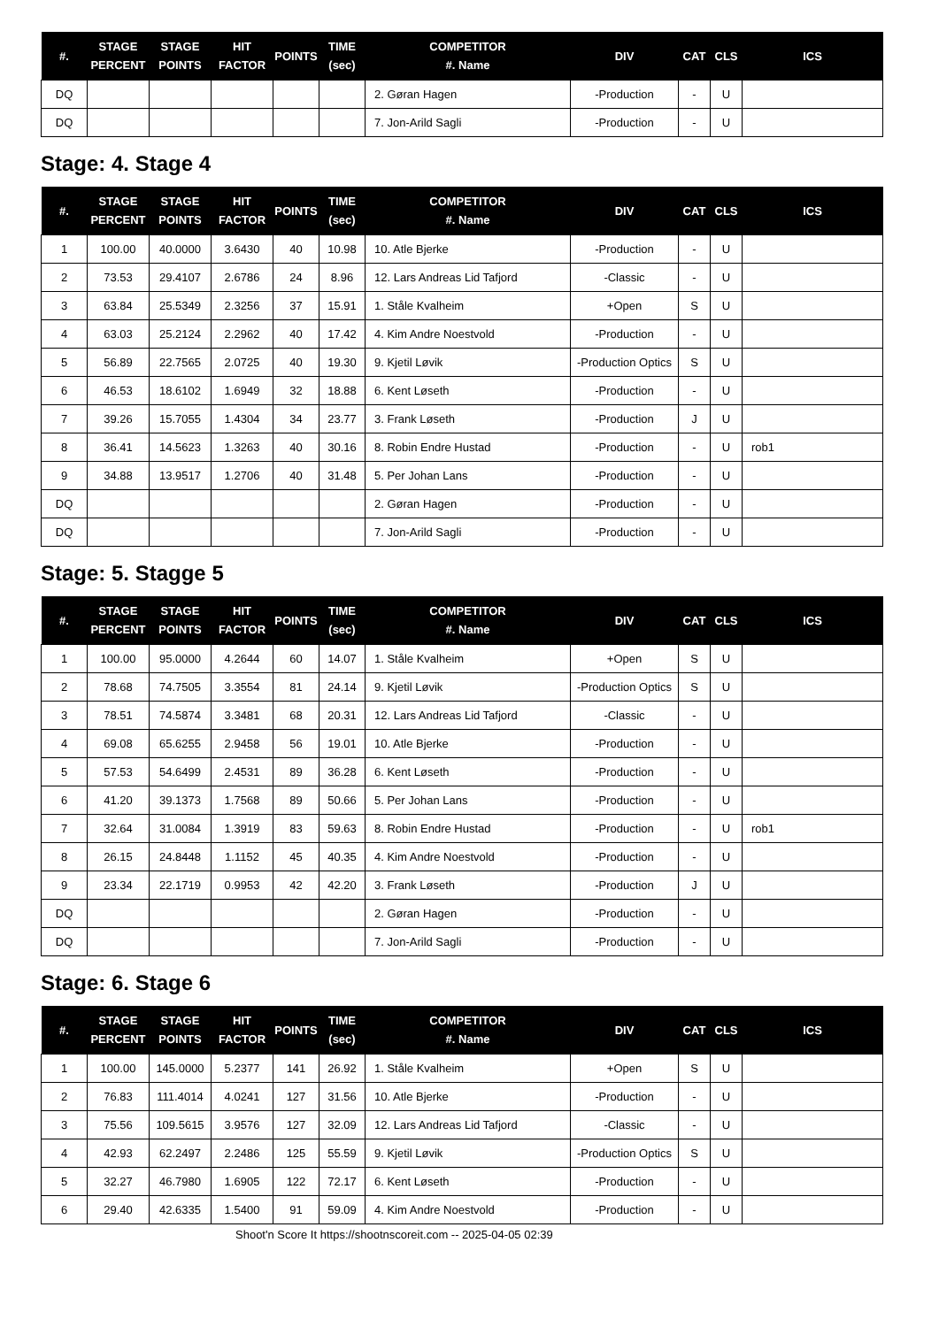| #. | STAGE PERCENT | STAGE POINTS | HIT FACTOR | POINTS | TIME (sec) | COMPETITOR #. Name | DIV | CAT | CLS | ICS |
| --- | --- | --- | --- | --- | --- | --- | --- | --- | --- | --- |
| DQ | | | | | | 2. Gøran Hagen | -Production | - | U | |
| DQ | | | | | | 7. Jon-Arild Sagli | -Production | - | U | |
Stage: 4. Stage 4
| #. | STAGE PERCENT | STAGE POINTS | HIT FACTOR | POINTS | TIME (sec) | COMPETITOR #. Name | DIV | CAT | CLS | ICS |
| --- | --- | --- | --- | --- | --- | --- | --- | --- | --- | --- |
| 1 | 100.00 | 40.0000 | 3.6430 | 40 | 10.98 | 10. Atle Bjerke | -Production | - | U | |
| 2 | 73.53 | 29.4107 | 2.6786 | 24 | 8.96 | 12. Lars Andreas Lid Tafjord | -Classic | - | U | |
| 3 | 63.84 | 25.5349 | 2.3256 | 37 | 15.91 | 1. Ståle Kvalheim | +Open | S | U | |
| 4 | 63.03 | 25.2124 | 2.2962 | 40 | 17.42 | 4. Kim Andre Noestvold | -Production | - | U | |
| 5 | 56.89 | 22.7565 | 2.0725 | 40 | 19.30 | 9. Kjetil Løvik | -Production Optics | S | U | |
| 6 | 46.53 | 18.6102 | 1.6949 | 32 | 18.88 | 6. Kent Løseth | -Production | - | U | |
| 7 | 39.26 | 15.7055 | 1.4304 | 34 | 23.77 | 3. Frank Løseth | -Production | J | U | |
| 8 | 36.41 | 14.5623 | 1.3263 | 40 | 30.16 | 8. Robin Endre Hustad | -Production | - | U | rob1 |
| 9 | 34.88 | 13.9517 | 1.2706 | 40 | 31.48 | 5. Per Johan Lans | -Production | - | U | |
| DQ | | | | | | 2. Gøran Hagen | -Production | - | U | |
| DQ | | | | | | 7. Jon-Arild Sagli | -Production | - | U | |
Stage: 5. Stagge 5
| #. | STAGE PERCENT | STAGE POINTS | HIT FACTOR | POINTS | TIME (sec) | COMPETITOR #. Name | DIV | CAT | CLS | ICS |
| --- | --- | --- | --- | --- | --- | --- | --- | --- | --- | --- |
| 1 | 100.00 | 95.0000 | 4.2644 | 60 | 14.07 | 1. Ståle Kvalheim | +Open | S | U | |
| 2 | 78.68 | 74.7505 | 3.3554 | 81 | 24.14 | 9. Kjetil Løvik | -Production Optics | S | U | |
| 3 | 78.51 | 74.5874 | 3.3481 | 68 | 20.31 | 12. Lars Andreas Lid Tafjord | -Classic | - | U | |
| 4 | 69.08 | 65.6255 | 2.9458 | 56 | 19.01 | 10. Atle Bjerke | -Production | - | U | |
| 5 | 57.53 | 54.6499 | 2.4531 | 89 | 36.28 | 6. Kent Løseth | -Production | - | U | |
| 6 | 41.20 | 39.1373 | 1.7568 | 89 | 50.66 | 5. Per Johan Lans | -Production | - | U | |
| 7 | 32.64 | 31.0084 | 1.3919 | 83 | 59.63 | 8. Robin Endre Hustad | -Production | - | U | rob1 |
| 8 | 26.15 | 24.8448 | 1.1152 | 45 | 40.35 | 4. Kim Andre Noestvold | -Production | - | U | |
| 9 | 23.34 | 22.1719 | 0.9953 | 42 | 42.20 | 3. Frank Løseth | -Production | J | U | |
| DQ | | | | | | 2. Gøran Hagen | -Production | - | U | |
| DQ | | | | | | 7. Jon-Arild Sagli | -Production | - | U | |
Stage: 6. Stage 6
| #. | STAGE PERCENT | STAGE POINTS | HIT FACTOR | POINTS | TIME (sec) | COMPETITOR #. Name | DIV | CAT | CLS | ICS |
| --- | --- | --- | --- | --- | --- | --- | --- | --- | --- | --- |
| 1 | 100.00 | 145.0000 | 5.2377 | 141 | 26.92 | 1. Ståle Kvalheim | +Open | S | U | |
| 2 | 76.83 | 111.4014 | 4.0241 | 127 | 31.56 | 10. Atle Bjerke | -Production | - | U | |
| 3 | 75.56 | 109.5615 | 3.9576 | 127 | 32.09 | 12. Lars Andreas Lid Tafjord | -Classic | - | U | |
| 4 | 42.93 | 62.2497 | 2.2486 | 125 | 55.59 | 9. Kjetil Løvik | -Production Optics | S | U | |
| 5 | 32.27 | 46.7980 | 1.6905 | 122 | 72.17 | 6. Kent Løseth | -Production | - | U | |
| 6 | 29.40 | 42.6335 | 1.5400 | 91 | 59.09 | 4. Kim Andre Noestvold | -Production | - | U | |
Shoot'n Score It https://shootnscoreit.com -- 2025-04-05 02:39